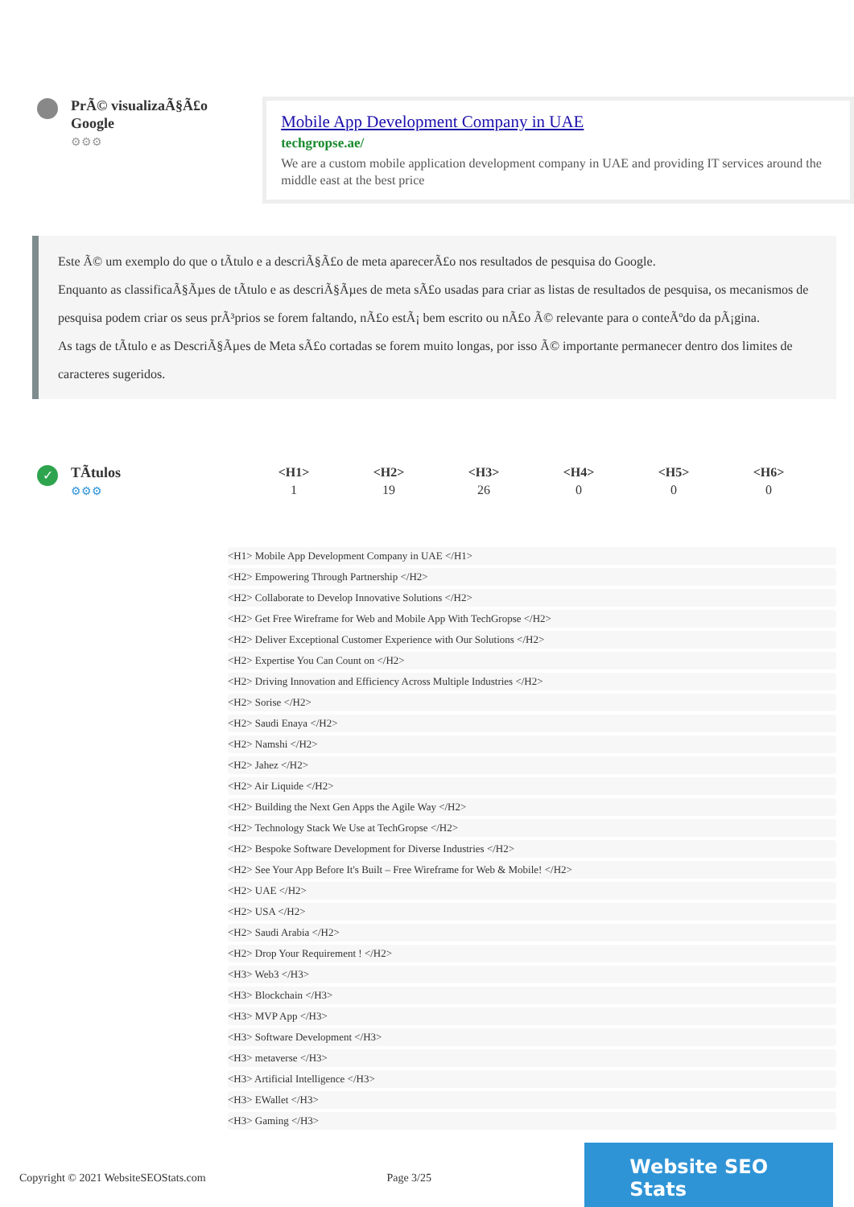PrÃ© visualizaÃ§Ã£o Google
⚙⚙⚙
Mobile App Development Company in UAE
techgropse.ae/
We are a custom mobile application development company in UAE and providing IT services around the middle east at the best price
Este Ã© um exemplo do que o tÃtulo e a descriÃ§Ã£o de meta aparecerÃ£o nos resultados de pesquisa do Google.
Enquanto as classificaÃ§Ãµes de tÃtulo e as descriÃ§Ãµes de meta sÃ£o usadas para criar as listas de resultados de pesquisa, os mecanismos de pesquisa podem criar os seus prÃ³prios se forem faltando, nÃ£o estÃ¡ bem escrito ou nÃ£o Ã© relevante para o conteÃºdo da pÃ¡gina.
As tags de tÃtulo e as DescriÃ§Ãµes de Meta sÃ£o cortadas se forem muito longas, por isso Ã© importante permanecer dentro dos limites de caracteres sugeridos.
✓
TÃtulos
⚙⚙⚙
| <H1> | <H2> | <H3> | <H4> | <H5> | <H6> |
| --- | --- | --- | --- | --- | --- |
| 1 | 19 | 26 | 0 | 0 | 0 |
<H1> Mobile App Development Company in UAE </H1>
<H2> Empowering Through Partnership </H2>
<H2> Collaborate to Develop Innovative Solutions </H2>
<H2> Get Free Wireframe for Web and Mobile App With TechGropse </H2>
<H2> Deliver Exceptional Customer Experience with Our Solutions </H2>
<H2> Expertise You Can Count on </H2>
<H2> Driving Innovation and Efficiency Across Multiple Industries </H2>
<H2> Sorise </H2>
<H2> Saudi Enaya </H2>
<H2> Namshi </H2>
<H2> Jahez </H2>
<H2> Air Liquide </H2>
<H2> Building the Next Gen Apps the Agile Way </H2>
<H2> Technology Stack We Use at TechGropse </H2>
<H2> Bespoke Software Development for Diverse Industries </H2>
<H2> See Your App Before It's Built – Free Wireframe for Web & Mobile! </H2>
<H2> UAE </H2>
<H2> USA </H2>
<H2> Saudi Arabia </H2>
<H2> Drop Your Requirement ! </H2>
<H3> Web3 </H3>
<H3> Blockchain </H3>
<H3> MVP App </H3>
<H3> Software Development </H3>
<H3> metaverse </H3>
<H3> Artificial Intelligence </H3>
<H3> EWallet </H3>
<H3> Gaming </H3>
Copyright © 2021 WebsiteSEOStats.com Page 3/25
Website SEO Stats